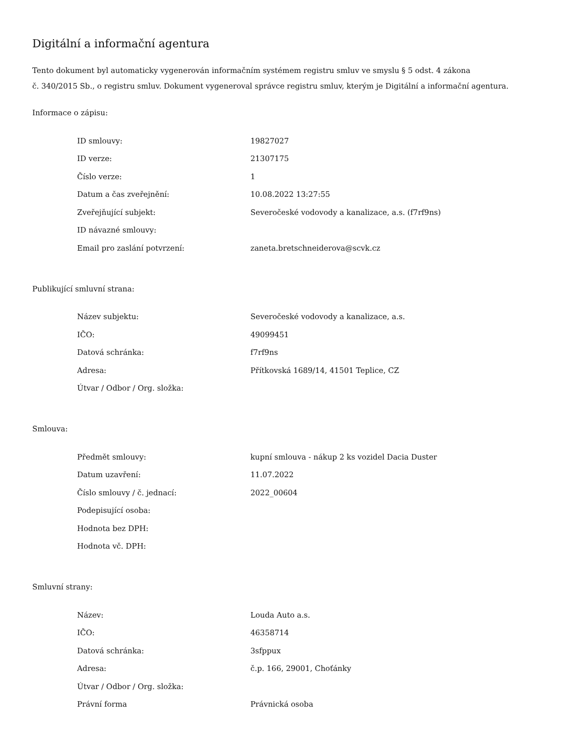Digitální a informační agentura
Tento dokument byl automaticky vygenerován informačním systémem registru smluv ve smyslu § 5 odst. 4 zákona
č. 340/2015 Sb., o registru smluv. Dokument vygeneroval správce registru smluv, kterým je Digitální a informační agentura.
Informace o zápisu:
| ID smlouvy: | 19827027 |
| ID verze: | 21307175 |
| Číslo verze: | 1 |
| Datum a čas zveřejnění: | 10.08.2022 13:27:55 |
| Zveřejňující subjekt: | Severočeské vodovody a kanalizace, a.s. (f7rf9ns) |
| ID návazné smlouvy: | |
| Email pro zaslání potvrzení: | zaneta.bretschneiderova@scvk.cz |
Publikující smluvní strana:
| Název subjektu: | Severočeské vodovody a kanalizace, a.s. |
| IČO: | 49099451 |
| Datová schránka: | f7rf9ns |
| Adresa: | Přítkovská 1689/14, 41501 Teplice, CZ |
| Útvar / Odbor / Org. složka: | |
Smlouva:
| Předmět smlouvy: | kupní smlouva - nákup 2 ks vozidel Dacia Duster |
| Datum uzavření: | 11.07.2022 |
| Číslo smlouvy / č. jednací: | 2022_00604 |
| Podepisující osoba: | |
| Hodnota bez DPH: | |
| Hodnota vč. DPH: | |
Smluvní strany:
| Název: | Louda Auto a.s. |
| IČO: | 46358714 |
| Datová schránka: | 3sfppux |
| Adresa: | č.p. 166, 29001, Choťánky |
| Útvar / Odbor / Org. složka: | |
| Právní forma | Právnická osoba |